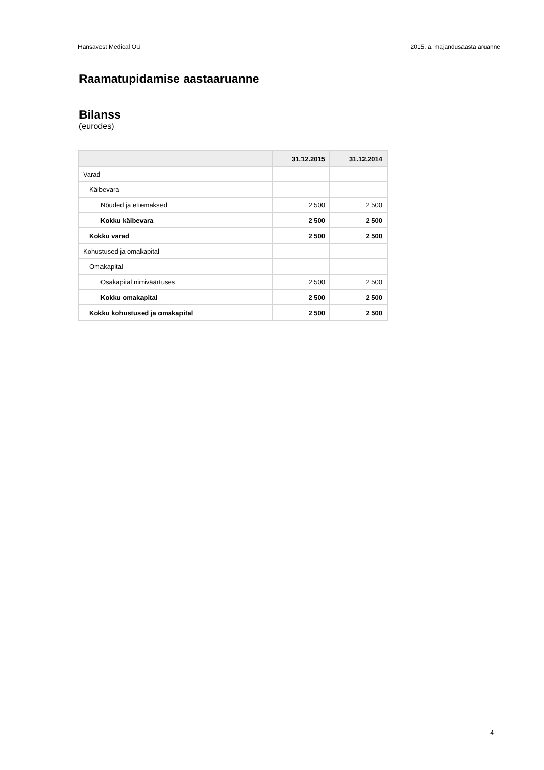Hansavest Medical OÜ 2015. a. majandusaasta aruanne
Raamatupidamise aastaaruanne
Bilanss
(eurodes)
| | 31.12.2015 | 31.12.2014 |
| --- | --- | --- |
| Varad | | |
| Käibevara | | |
| Nõuded ja ettemaksed | 2 500 | 2 500 |
| Kokku käibevara | 2 500 | 2 500 |
| Kokku varad | 2 500 | 2 500 |
| Kohustused ja omakapital | | |
| Omakapital | | |
| Osakapital nimiväärtuses | 2 500 | 2 500 |
| Kokku omakapital | 2 500 | 2 500 |
| Kokku kohustused ja omakapital | 2 500 | 2 500 |
4